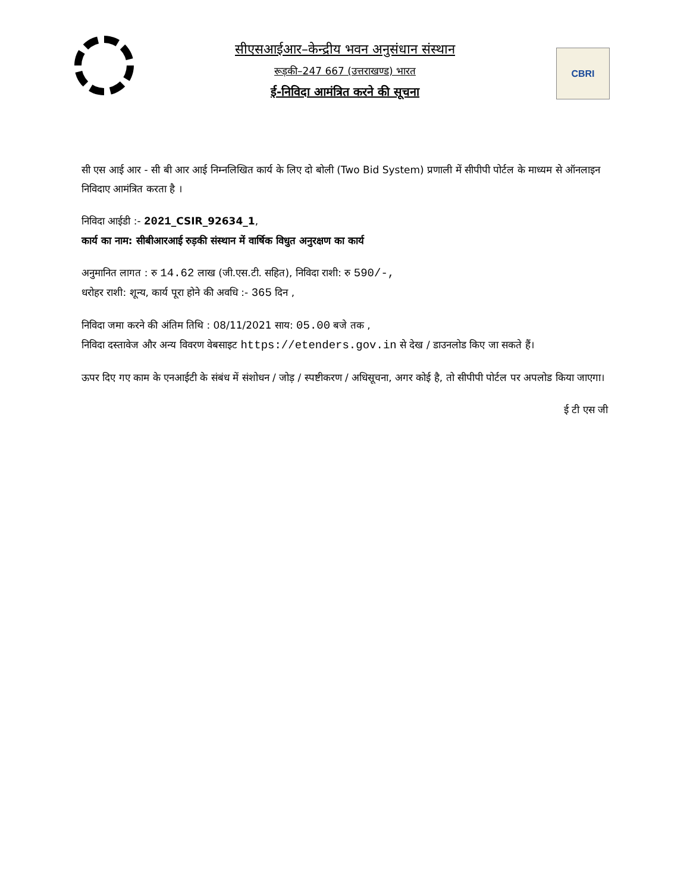सीएसआईआर–केन्द्रीय भवन अनुसंधान संस्थान
रूड़की–247 667 (उत्तराखण्ड) भारत
ई-निविदा आमंत्रित करने की सूचना
CBRI
सी एस आई आर - सी बी आर आई निम्नलिखित कार्य के लिए दो बोली (Two Bid System) प्रणाली में सीपीपी पोर्टल के माध्यम से ऑनलाइन निविदाए आमंत्रित करता है ।
निविदा आईडी :- 2021_CSIR_92634_1,
कार्य का नाम: सीबीआरआई रुड़की संस्थान में वार्षिक विधुत अनुरक्षण का कार्य
अनुमानित लागत : रु 14.62 लाख (जी.एस.टी. सहित), निविदा राशी: रु 590/-,
धरोहर राशी: शून्य, कार्य पूरा होने की अवधि :- 365 दिन ,
निविदा जमा करने की अंतिम तिथि : 08/11/2021 साय: 05.00 बजे तक ,
निविदा दस्तावेज और अन्य विवरण वेबसाइट https://etenders.gov.in से देख / डाउनलोड किए जा सकते हैं।
ऊपर दिए गए काम के एनआईटी के संबंध में संशोधन / जोड़ / स्पष्टीकरण / अधिसूचना, अगर कोई है, तो सीपीपी पोर्टल पर अपलोड किया जाएगा।
ई टी एस जी